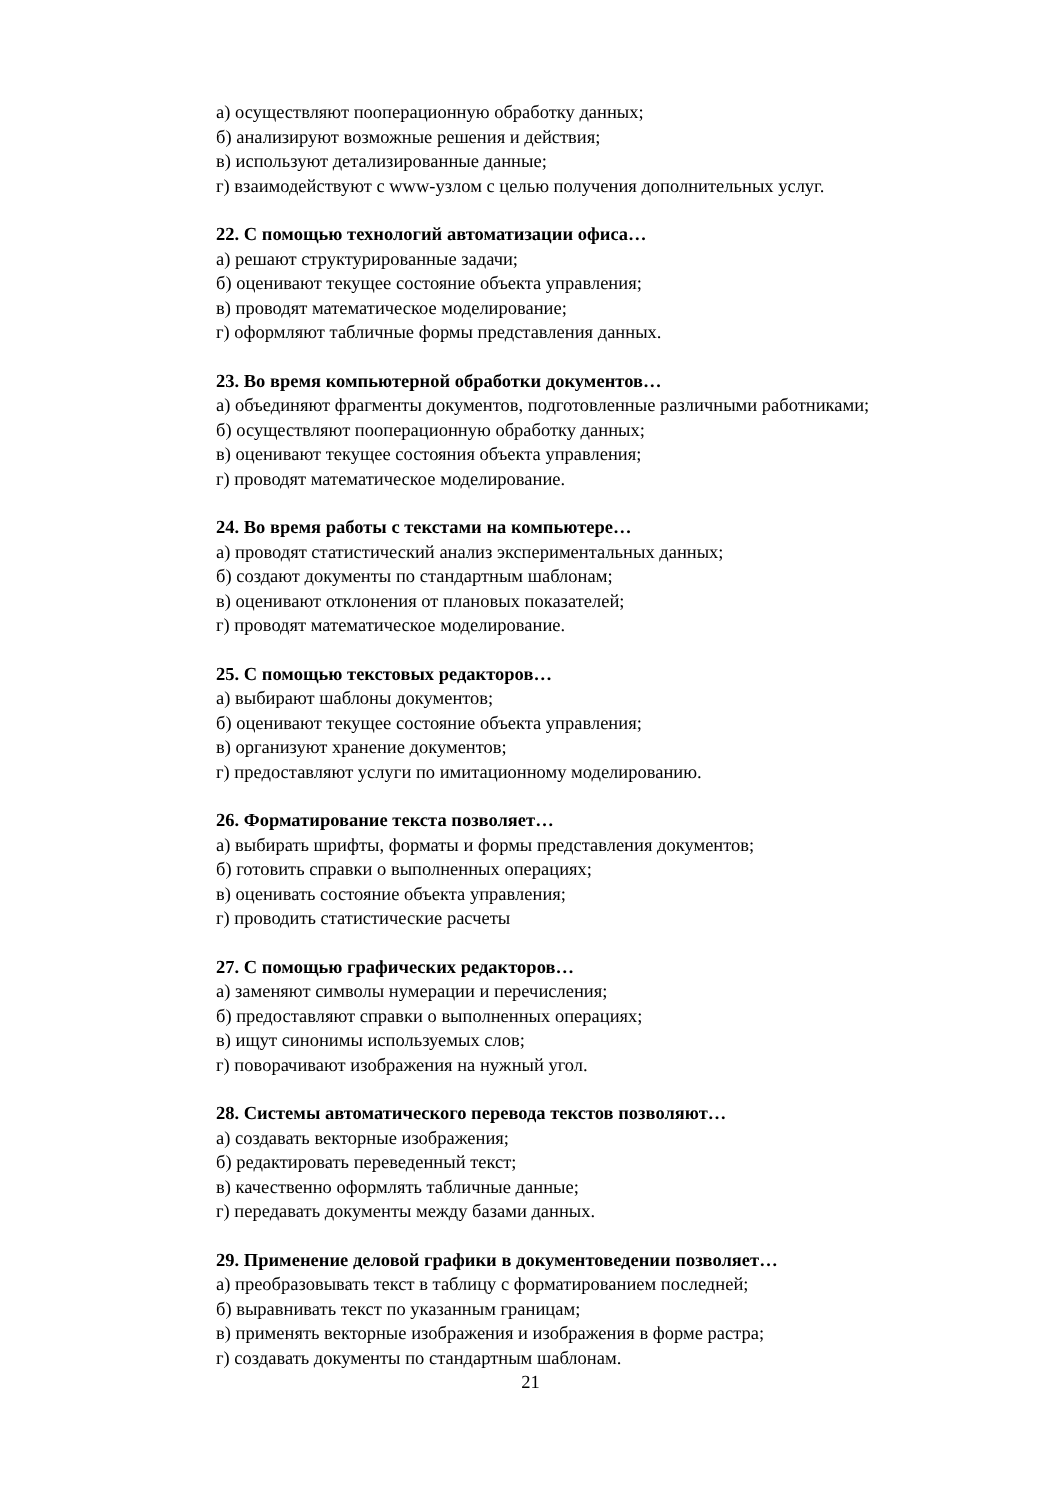а) осуществляют пооперационную обработку данных;
б) анализируют возможные решения и действия;
в) используют детализированные данные;
г) взаимодействуют с www-узлом с целью получения дополнительных услуг.
22. С помощью технологий автоматизации офиса…
а) решают структурированные задачи;
б) оценивают текущее состояние объекта управления;
в) проводят математическое моделирование;
г) оформляют табличные формы представления данных.
23. Во время компьютерной обработки документов…
а) объединяют фрагменты документов, подготовленные различными работниками;
б) осуществляют пооперационную обработку данных;
в) оценивают текущее состояния объекта управления;
г) проводят математическое моделирование.
24. Во время работы с текстами на компьютере…
а) проводят статистический анализ экспериментальных данных;
б) создают документы по стандартным шаблонам;
в) оценивают отклонения от плановых показателей;
г) проводят математическое моделирование.
25. С помощью текстовых редакторов…
а) выбирают шаблоны документов;
б) оценивают текущее состояние объекта управления;
в) организуют хранение документов;
г) предоставляют услуги по имитационному моделированию.
26. Форматирование текста позволяет…
а) выбирать шрифты, форматы и формы представления документов;
б) готовить справки о выполненных операциях;
в) оценивать состояние объекта управления;
г) проводить статистические расчеты
27. С помощью графических редакторов…
а) заменяют символы нумерации и перечисления;
б) предоставляют справки о выполненных операциях;
в) ищут синонимы используемых слов;
г) поворачивают изображения на нужный угол.
28. Системы автоматического перевода текстов позволяют…
а) создавать векторные изображения;
б) редактировать переведенный текст;
в) качественно оформлять табличные данные;
г) передавать документы между базами данных.
29. Применение деловой графики в документоведении позволяет…
а) преобразовывать текст в таблицу с форматированием последней;
б) выравнивать текст по указанным границам;
в) применять векторные изображения и изображения в форме растра;
г) создавать документы по стандартным шаблонам.
21